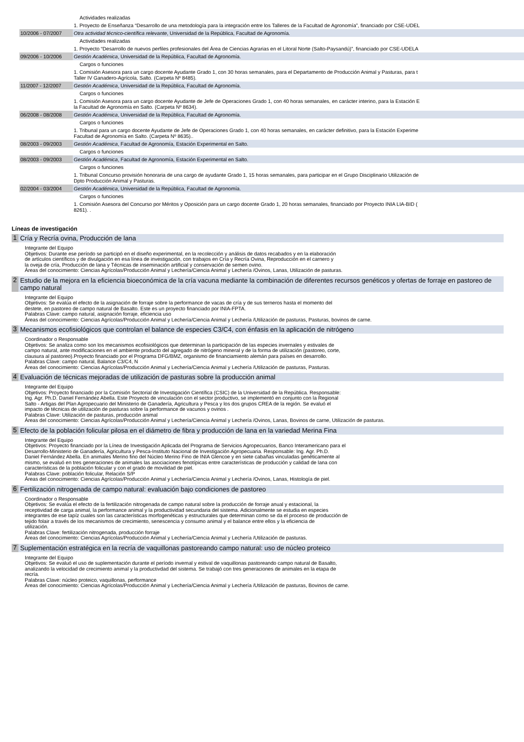| | Actividades realizadas |
| | 1. Proyecto de Enseñanza “Desarrollo de una metodología para la integración entre los Talleres de la Facultad de Agronomía”, financiado por CSE-UDEL |
| 10/2006 - 07/2007 | Otra actividad técnico-científica relevante , Universidad de la República, Facultad de Agronomía. |
| | Actividades realizadas |
| | 1. Proyecto “Desarrollo de nuevos perfiles profesionales del Área de Ciencias Agrarias en el Litoral Norte (Salto-Paysandú)”, financiado por CSE-UDELA |
| 09/2006 - 10/2006 | Gestión Académica , Universidad de la República, Facultad de Agronomía. |
| | Cargos o funciones |
| | 1. Comisión Asesora para un cargo docente Ayudante Grado 1, con 30 horas semanales, para el Departamento de Producción Animal y Pasturas, para t Taller IV Ganadero-Agrícola, Salto. (Carpeta Nº 8485). |
| 11/2007 - 12/2007 | Gestión Académica , Universidad de la República, Facultad de Agronomía. |
| | Cargos o funciones |
| | 1. Comisión Asesora para un cargo docente Ayudante de Jefe de Operaciones Grado 1, con 40 horas semanales, en carácter interino, para la Estación E la Facultad de Agronomía en Salto. (Carpeta Nº 8634). |
| 06/2008 - 08/2008 | Gestión Académica , Universidad de la República, Facultad de Agronomía. |
| | Cargos o funciones |
| | 1. Tribunal para un cargo docente Ayudante de Jefe de Operaciones Grado 1, con 40 horas semanales, en carácter definitivo, para la Estación Experime Facultad de Agronomía en Salto. (Carpeta Nº 8635).. |
| 08/2003 - 09/2003 | Gestión Académica , Facultad de Agronomía, Estación Experimental en Salto. |
| | Cargos o funciones |
| 08/2003 - 09/2003 | Gestión Académica , Facultad de Agronomía, Estación Experimental en Salto. |
| | Cargos o funciones |
| | 1. Tribunal Concurso provisión honoraria de una cargo de ayudante Grado 1, 15 horas semanales, para participar en el Grupo Disciplinario Utilización de Dpto Producción Animal y Pasturas. |
| 02/2004 - 03/2004 | Gestión Académica , Universidad de la República, Facultad de Agronomía. |
| | Cargos o funciones |
| | 1. Comisión Asesora del Concurso por Méritos y Oposición para un cargo docente Grado 1, 20 horas semanales, financiado por Proyecto INIA LIA-BID ( 8261). . |
Líneas de investigación
1 Cría y Recría ovina, Producción de lana
Integrante del Equipo
Objetivos: Durante ese período se participó en el diseño experimental, en la recolección y análisis de datos recabados y en la elaboración
de artículos científicos y de divulgación en esa línea de investigación, con trabajos en Cría y Recría Ovina, Reproducción en el carnero y
la oveja de cría, Producción de lana y Técnicas de inseminación artificial y conservación de semen ovino.
Áreas del conocimiento: Ciencias Agrícolas/Producción Animal y Lechería/Ciencia Animal y Lechería /Ovinos, Lanas, Utilización de pasturas.
2 Estudio de la mejora en la eficiencia bioeconómica de la cría vacuna mediante la combinación de diferentes recursos genéticos y ofertas de forraje en pastoreo de campo natural
Integrante del Equipo
Objetivos: Se evalúa el efecto de la asignación de forraje sobre la performance de vacas de cría y de sus terneros hasta el momento del
destete, en pastoreo de campo natural de Basalto. Este es un proyecto financiado por INIA-FPTA.
Palabras Clave: campo natural, asignación forraje, eficiencia uso
Áreas del conocimiento: Ciencias Agrícolas/Producción Animal y Lechería/Ciencia Animal y Lechería /Utilización de pasturas, Pasturas, bovinos de carne.
3 Mecanismos ecofisiológicos que controlan el balance de especies C3/C4, con énfasis en la aplicación de nitrógeno
Coordinador o Responsable
Objetivos: Se analiza como son los mecanismos ecofisiológicos que determinan la participación de las especies invernales y estivales de
campo natural, ante modificaciones en el ambiente producto del agregado de nitrógeno mineral y de la forma de utilización (pastoreo, corte,
clausura al pastoreo).Proyecto financiado por el Programa DFG/BMZ, organismo de financiamiento alemán para países en desarrollo.
Palabras Clave: campo natural, Balance C3/C4, N
Áreas del conocimiento: Ciencias Agrícolas/Producción Animal y Lechería/Ciencia Animal y Lechería /Utilización de pasturas, Pasturas.
4 Evaluación de técnicas mejoradas de utilización de pasturas sobre la producción animal
Integrante del Equipo
Objetivos: Proyecto financiado por la Comisión Sectorial de Investigación Científica (CSIC) de la Universidad de la República. Responsable:
Ing. Agr. Ph.D. Daniel Fernández Abella. Este Proyecto de vinculación con el sector productivo, se implementó en conjunto con la Regional
Salto - Artigas del Plan Agropecuario del Ministerio de Ganadería, Agricultura y Pesca y los dos grupos CREA de la región. Se evaluó el
impacto de técnicas de utilización de pasturas sobre la performance de vacunos y ovinos .
Palabras Clave: Utilización de pasturas, producción animal
Áreas del conocimiento: Ciencias Agrícolas/Producción Animal y Lechería/Ciencia Animal y Lechería /Ovinos, Lanas, Bovinos de carne, Utilización de pasturas.
5 Efecto de la población folicular pilosa en el diámetro de fibra y producción de lana en la variedad Merina Fina
Integrante del Equipo
Objetivos: Proyecto financiado por la Línea de Investigación Aplicada del Programa de Servicios Agropecuarios, Banco Interamericano para el
Desarrollo-Ministerio de Ganadería, Agricultura y Pesca-Instituto Nacional de Investigación Agropecuaria. Responsable: Ing. Agr. Ph.D.
Daniel Fernández Abella. En animales Merino fino del Núcleo Merino Fino de INIA Glencoe y en siete cabañas vinculadas genéticamente al
mismo, se evaluó en tres generaciones de animales las asociaciones fenotípicas entre características de producción y calidad de lana con
características de la población folicular y con el grado de movilidad de piel.
Palabras Clave: población folicular, Relación S/P
Áreas del conocimiento: Ciencias Agrícolas/Producción Animal y Lechería/Ciencia Animal y Lechería /Ovinos, Lanas, Histología de piel.
6 Fertilización nitrogenada de campo natural: evaluación bajo condiciones de pastoreo
Coordinador o Responsable
Objetivos: Se evalúa el efecto de la fertilización nitrogenada de campo natural sobre la producción de forraje anual y estacional, la
receptividad de carga animal, la performance animal y la productividad secundaria del sistema. Adicionalmente se estudia en especies
integrantes de ese tapíz cuales son las características morfogenéticas y estructurales que determinan como se da el proceso de producción de
tejido folair a través de los mecanismos de crecimiento, senescencia y consumo animal y el balance entre ellos y la eficiencia de
utilización.
Palabras Clave: fertilización nitrogenada, producción forraje
Áreas del conocimiento: Ciencias Agrícolas/Producción Animal y Lechería/Ciencia Animal y Lechería /Utilización de pasturas.
7 Suplementación estratégica en la recría de vaquillonas pastoreando campo natural: uso de núcleo proteico
Integrante del Equipo
Objetivos: Se evaluó el uso de suplementación durante el período invernal y estival de vaquillonas pastoreando campo natural de Basalto,
analizando la velocidad de crecimiento animal y la productivdad del sistema. Se trabajó con tres generaciones de animales en la etapa de
recría.
Palabras Clave: núcleo proteico, vaquillonas, performance
Áreas del conocimiento: Ciencias Agrícolas/Producción Animal y Lechería/Ciencia Animal y Lechería /Utilización de pasturas, Bovinos de carne.